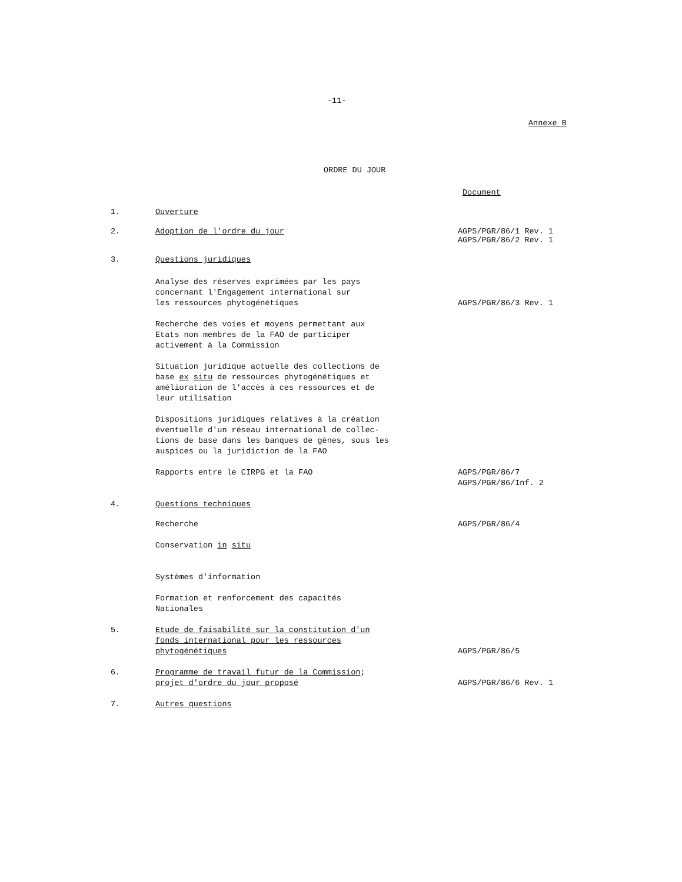-11-
Annexe B
ORDRE DU JOUR
Document
1. Ouverture
2. Adoption de l'ordre du jour AGPS/PGR/86/1 Rev. 1
AGPS/PGR/86/2 Rev. 1
3. Questions juridiques
Analyse des réserves exprimées par les pays
concernant l'Engagement international sur
les ressources phytogénétiques
AGPS/PGR/86/3 Rev. 1
Recherche des voies et moyens permettant aux
Etats non membres de la FAO de participer
activement à la Commission
Situation juridique actuelle des collections de
base ex situ de ressources phytogénétiques et
amélioration de l'accès à ces ressources et de
leur utilisation
Dispositions juridiques relatives à la création
éventuelle d'un réseau international de collec-
tions de base dans les banques de gènes, sous les
auspices ou la juridiction de la FAO
Rapports entre le CIRPG et la FAO AGPS/PGR/86/7
AGPS/PGR/86/Inf. 2
4. Questions techniques
Recherche AGPS/PGR/86/4
Conservation in situ
Systèmes d'information
Formation et renforcement des capacités
Nationales
5. Etude de faisabilité sur la constitution d'un
fonds international pour les ressources
phytogénétiques
AGPS/PGR/86/5
6. Programme de travail futur de la Commission;
projet d'ordre du jour proposé
AGPS/PGR/86/6 Rev. 1
7. Autres questions